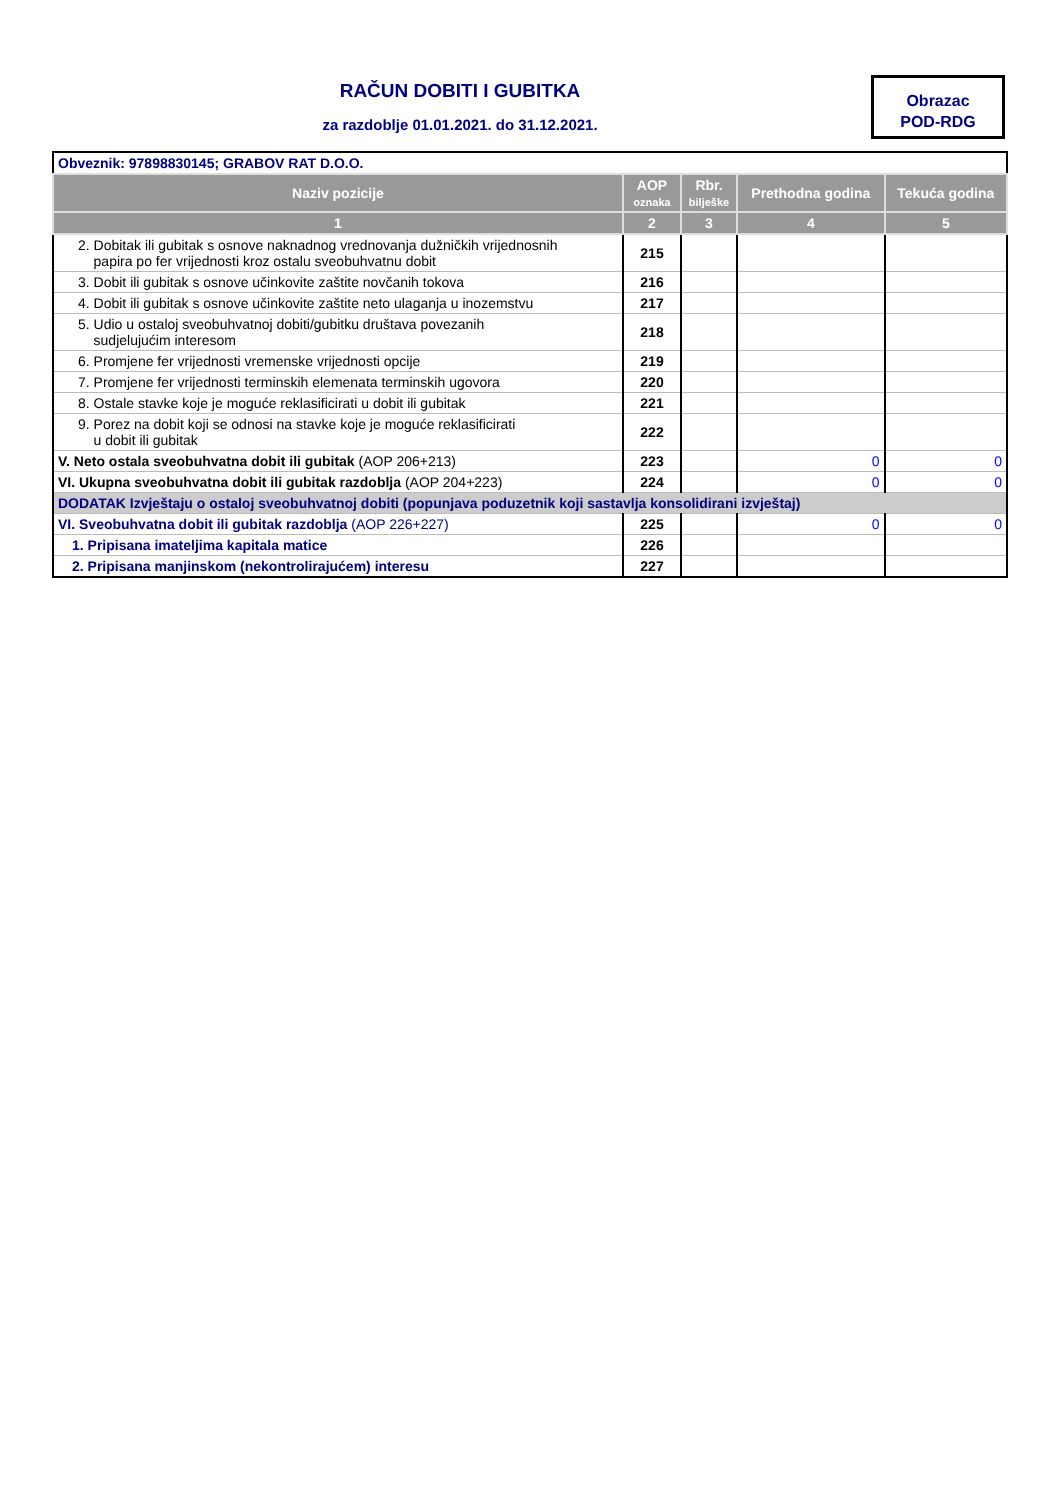RAČUN DOBITI I GUBITKA
za razdoblje 01.01.2021. do 31.12.2021.
Obrazac
POD-RDG
| Obveznik: 97898830145; GRABOV RAT D.O.O. | | | | |
| Naziv pozicije | AOP oznaka | Rbr. bilješke | Prethodna godina | Tekuća godina |
| 1 | 2 | 3 | 4 | 5 |
| 2. Dobitak ili gubitak s osnove naknadnog vrednovanja dužničkih vrijednosnih papira po fer vrijednosti kroz ostalu sveobuhvatnu dobit | 215 | | | |
| 3. Dobit ili gubitak s osnove učinkovite zaštite novčanih tokova | 216 | | | |
| 4. Dobit ili gubitak s osnove učinkovite zaštite neto ulaganja u inozemstvu | 217 | | | |
| 5. Udio u ostaloj sveobuhvatnoj dobiti/gubitku društava povezanih sudjelujućim interesom | 218 | | | |
| 6. Promjene fer vrijednosti vremenske vrijednosti opcije | 219 | | | |
| 7. Promjene fer vrijednosti terminskih elemenata terminskih ugovora | 220 | | | |
| 8. Ostale stavke koje je moguće reklasificirati u dobit ili gubitak | 221 | | | |
| 9. Porez na dobit koji se odnosi na stavke koje je moguće reklasificirati u dobit ili gubitak | 222 | | | |
| V. Neto ostala sveobuhvatna dobit ili gubitak (AOP 206+213) | 223 | | 0 | 0 |
| VI. Ukupna sveobuhvatna dobit ili gubitak razdoblja (AOP 204+223) | 224 | | 0 | 0 |
| DODATAK Izvještaju o ostaloj sveobuhvatnoj dobiti (popunjava poduzetnik koji sastavlja konsolidirani izvještaj) | | | | |
| VI. Sveobuhvatna dobit ili gubitak razdoblja (AOP 226+227) | 225 | | 0 | 0 |
| 1. Pripisana imateljima kapitala matice | 226 | | | |
| 2. Pripisana manjinskom (nekontrolirajućem) interesu | 227 | | | |